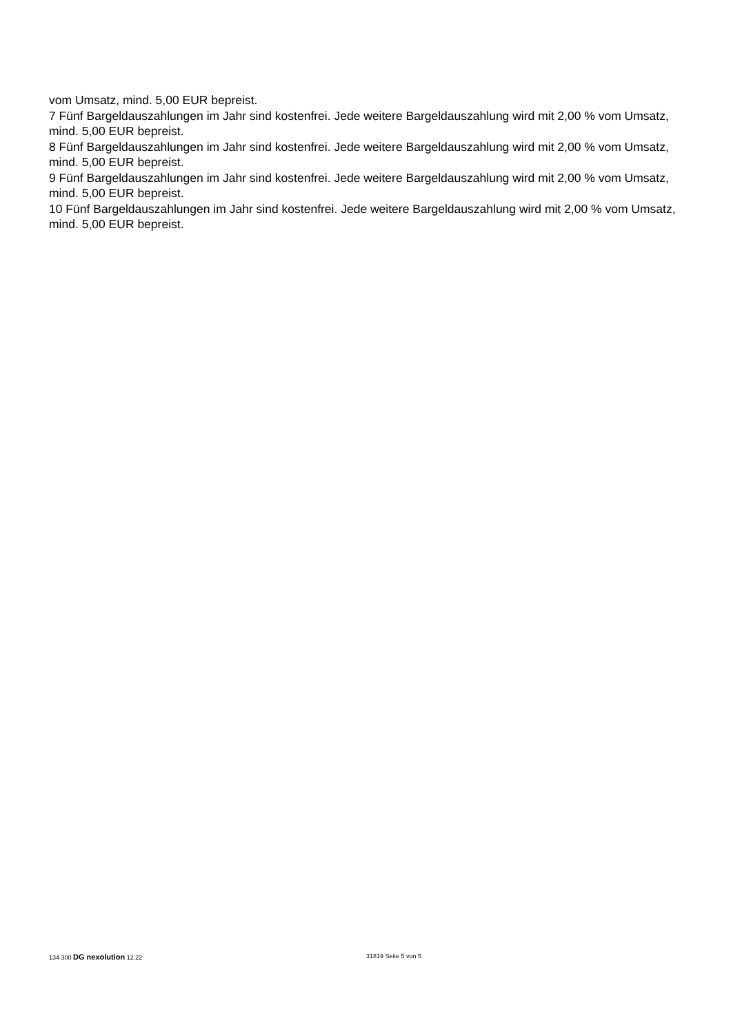vom Umsatz, mind. 5,00 EUR bepreist.
7 Fünf Bargeldauszahlungen im Jahr sind kostenfrei. Jede weitere Bargeldauszahlung wird mit 2,00 % vom Umsatz, mind. 5,00 EUR bepreist.
8 Fünf Bargeldauszahlungen im Jahr sind kostenfrei. Jede weitere Bargeldauszahlung wird mit 2,00 % vom Umsatz, mind. 5,00 EUR bepreist.
9 Fünf Bargeldauszahlungen im Jahr sind kostenfrei. Jede weitere Bargeldauszahlung wird mit 2,00 % vom Umsatz, mind. 5,00 EUR bepreist.
10 Fünf Bargeldauszahlungen im Jahr sind kostenfrei. Jede weitere Bargeldauszahlung wird mit 2,00 % vom Umsatz, mind. 5,00 EUR bepreist.
134 300 DG nexolution 12.22 31819 Seite 5 von 5